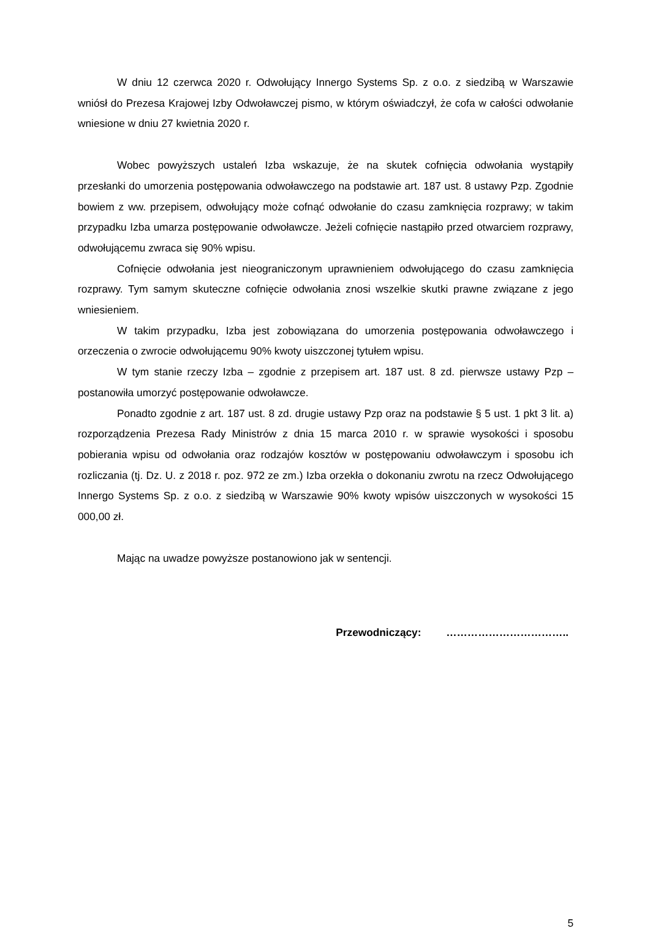W dniu 12 czerwca 2020 r. Odwołujący Innergo Systems Sp. z o.o. z siedzibą w Warszawie wniósł do Prezesa Krajowej Izby Odwoławczej pismo, w którym oświadczył, że cofa w całości odwołanie wniesione w dniu 27 kwietnia 2020 r.
Wobec powyższych ustaleń Izba wskazuje, że na skutek cofnięcia odwołania wystąpiły przesłanki do umorzenia postępowania odwoławczego na podstawie art. 187 ust. 8 ustawy Pzp. Zgodnie bowiem z ww. przepisem, odwołujący może cofnąć odwołanie do czasu zamknięcia rozprawy; w takim przypadku Izba umarza postępowanie odwoławcze. Jeżeli cofnięcie nastąpiło przed otwarciem rozprawy, odwołującemu zwraca się 90% wpisu.
Cofnięcie odwołania jest nieograniczonym uprawnieniem odwołującego do czasu zamknięcia rozprawy. Tym samym skuteczne cofnięcie odwołania znosi wszelkie skutki prawne związane z jego wniesieniem.
W takim przypadku, Izba jest zobowiązana do umorzenia postępowania odwoławczego i orzeczenia o zwrocie odwołującemu 90% kwoty uiszczonej tytułem wpisu.
W tym stanie rzeczy Izba – zgodnie z przepisem art. 187 ust. 8 zd. pierwsze ustawy Pzp – postanowiła umorzyć postępowanie odwoławcze.
Ponadto zgodnie z art. 187 ust. 8 zd. drugie ustawy Pzp oraz na podstawie § 5 ust. 1 pkt 3 lit. a) rozporządzenia Prezesa Rady Ministrów z dnia 15 marca 2010 r. w sprawie wysokości i sposobu pobierania wpisu od odwołania oraz rodzajów kosztów w postępowaniu odwoławczym i sposobu ich rozliczania (tj. Dz. U. z 2018 r. poz. 972 ze zm.) Izba orzekła o dokonaniu zwrotu na rzecz Odwołującego Innergo Systems Sp. z o.o. z siedzibą w Warszawie 90% kwoty wpisów uiszczonych w wysokości 15 000,00 zł.
Mając na uwadze powyższe postanowiono jak w sentencji.
Przewodniczący: ……………………………..
5